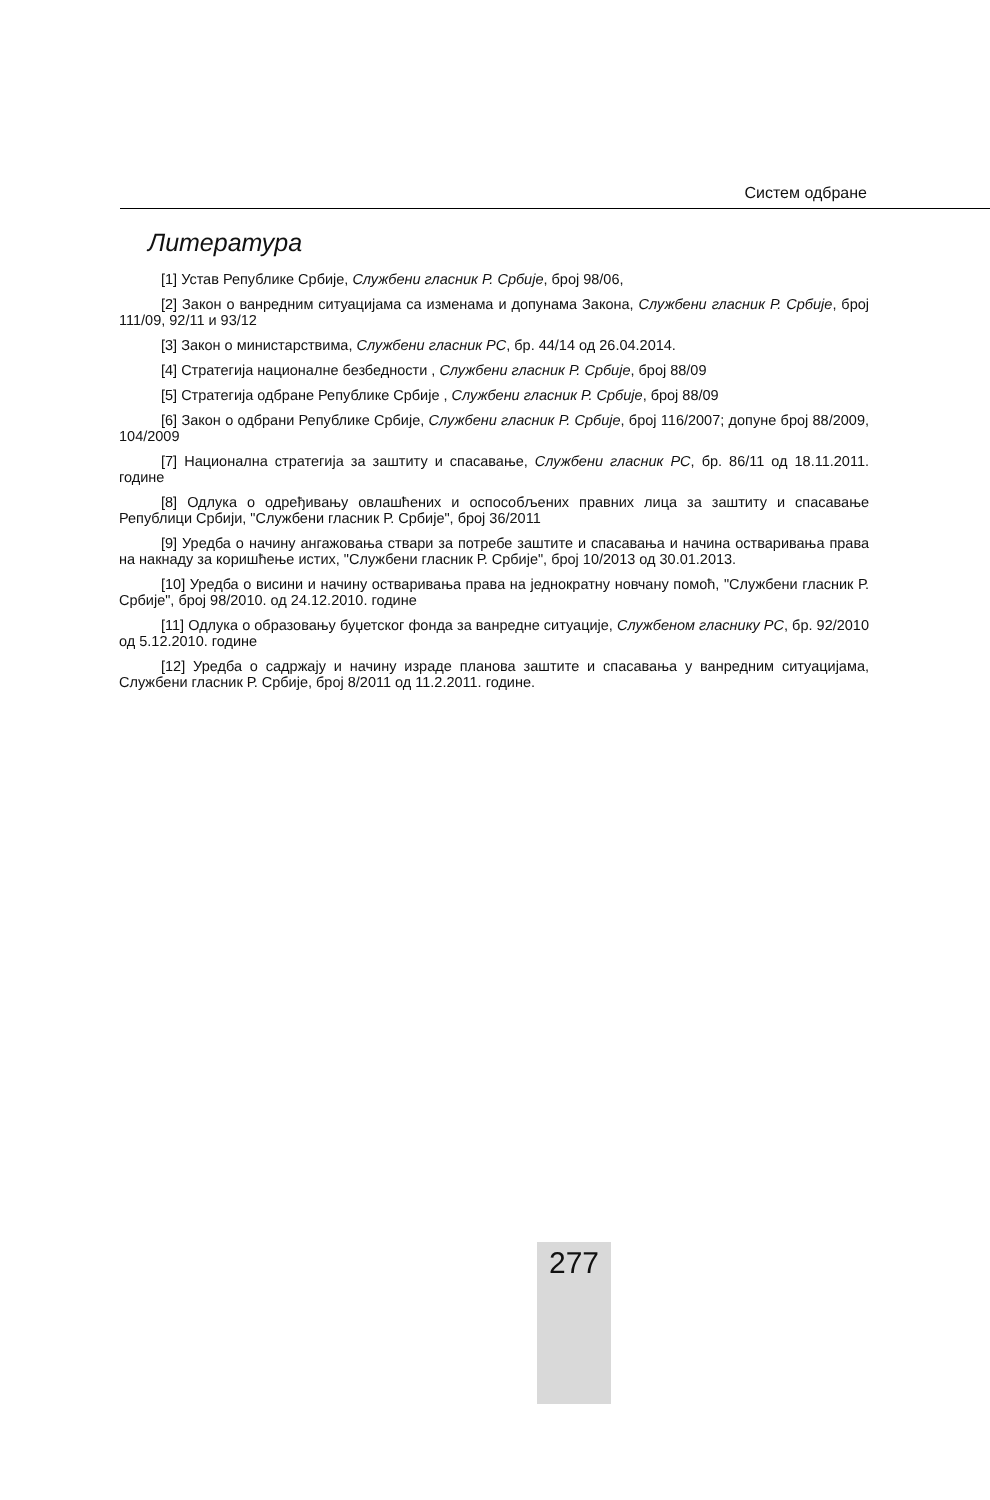Систем одбране
Литература
[1] Устав Републике Србије, Службени гласник Р. Србије, број 98/06,
[2] Закон о ванредним ситуацијама са изменама и допунама Закона, Службени гласник Р. Србије, број 111/09, 92/11 и 93/12
[3] Закон о министарствима, Службени гласник РС, бр. 44/14 од 26.04.2014.
[4] Стратегија националне безбедности , Службени гласник Р. Србије, број 88/09
[5] Стратегија одбране Републике Србије , Службени гласник Р. Србије, број 88/09
[6] Закон о одбрани Републике Србије, Службени гласник Р. Србије, број 116/2007; допуне број 88/2009, 104/2009
[7] Национална стратегија за заштиту и спасавање, Службени гласник РС, бр. 86/11 од 18.11.2011. године
[8] Одлука о одређивању овлашћених и оспособљених правних лица за заштиту и спасавање Републици Србији, "Службени гласник Р. Србије", број 36/2011
[9] Уредба о начину ангажовања ствари за потребе заштите и спасавања и начина остваривања права на накнаду за коришћење истих, "Службени гласник Р. Србије", број 10/2013 од 30.01.2013.
[10] Уредба о висини и начину остваривања права на једнократну новчану помоћ, "Службени гласник Р. Србије", број 98/2010. од 24.12.2010. године
[11] Одлука о образовању буџетског фонда за ванредне ситуације, Службеном гласнику РС, бр. 92/2010 од 5.12.2010. године
[12] Уредба о садржају и начину израде планова заштите и спасавања у ванредним ситуацијама, Службени гласник Р. Србије, број 8/2011 од 11.2.2011. године.
277